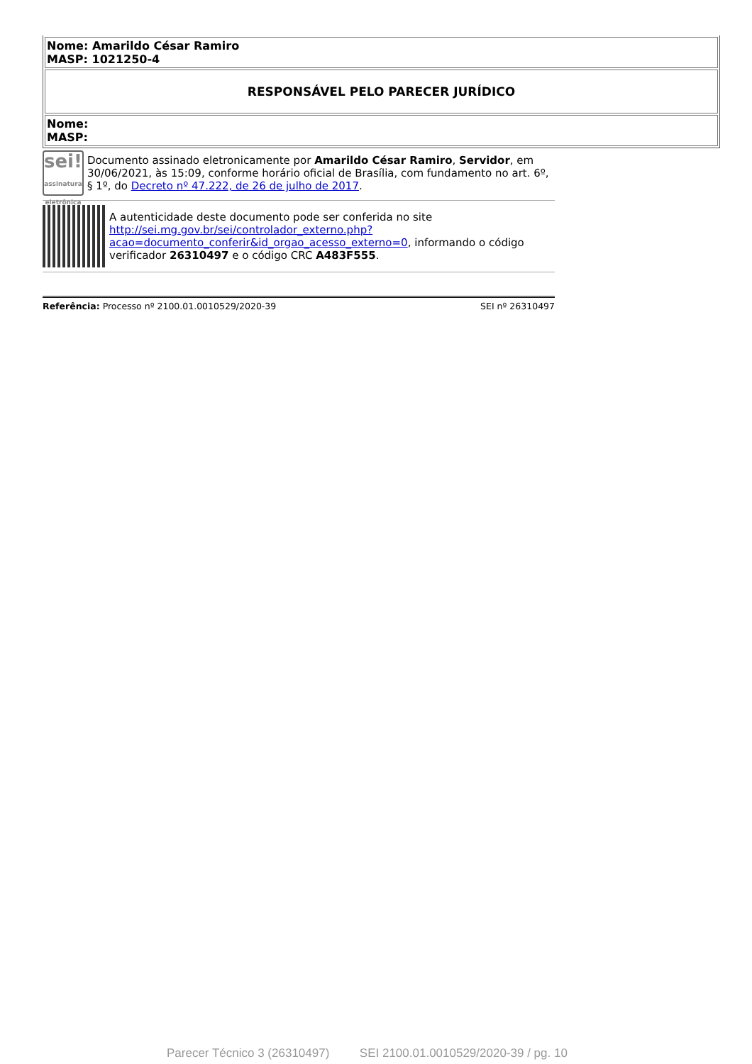| Nome: Amarildo César Ramiro MASP: 1021250-4 |
| RESPONSÁVEL PELO PARECER JURÍDICO |
| Nome: MASP: |
sei!
assinatura eletrônica
Documento assinado eletronicamente por Amarildo César Ramiro, Servidor, em 30/06/2021, às 15:09, conforme horário oficial de Brasília, com fundamento no art. 6º, § 1º, do Decreto nº 47.222, de 26 de julho de 2017.
A autenticidade deste documento pode ser conferida no site http://sei.mg.gov.br/sei/controlador_externo.php?acao=documento_conferir&id_orgao_acesso_externo=0, informando o código verificador 26310497 e o código CRC A483F555.
Referência: Processo nº 2100.01.0010529/2020-39 SEI nº 26310497
Parecer Técnico 3 (26310497) SEI 2100.01.0010529/2020-39 / pg. 10